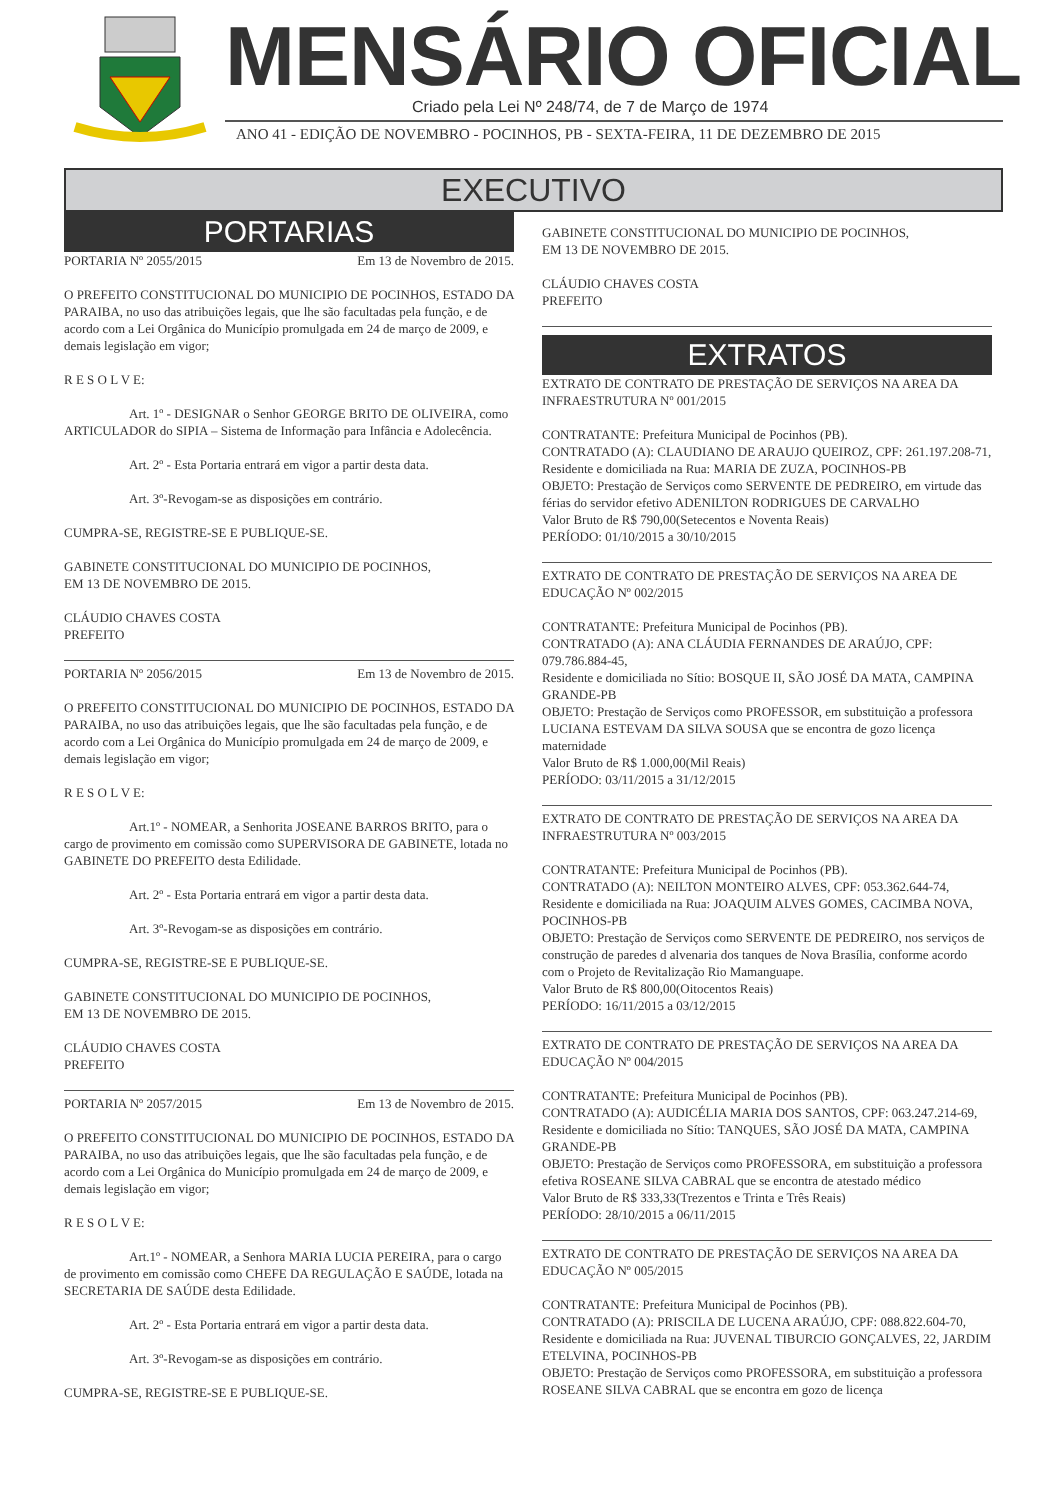MENSÁRIO OFICIAL
Criado pela Lei Nº 248/74, de 7 de Março de 1974
ANO 41 - EDIÇÃO DE NOVEMBRO - POCINHOS, PB - SEXTA-FEIRA, 11 DE DEZEMBRO DE 2015
EXECUTIVO
PORTARIAS
PORTARIA Nº 2055/2015 Em 13 de Novembro de 2015.
O PREFEITO CONSTITUCIONAL DO MUNICIPIO DE POCINHOS, ESTADO DA PARAIBA, no uso das atribuições legais, que lhe são facultadas pela função, e de acordo com a Lei Orgânica do Município promulgada em 24 de março de 2009, e demais legislação em vigor;
R E S O L V E:
Art. 1º - DESIGNAR o Senhor GEORGE BRITO DE OLIVEIRA, como ARTICULADOR do SIPIA – Sistema de Informação para Infância e Adolecência.
Art. 2º - Esta Portaria entrará em vigor a partir desta data.
Art. 3º-Revogam-se as disposições em contrário.
CUMPRA-SE, REGISTRE-SE E PUBLIQUE-SE.
GABINETE CONSTITUCIONAL DO MUNICIPIO DE POCINHOS,
EM 13 DE NOVEMBRO DE 2015.
CLÁUDIO CHAVES COSTA
PREFEITO
PORTARIA Nº 2056/2015 Em 13 de Novembro de 2015.
O PREFEITO CONSTITUCIONAL DO MUNICIPIO DE POCINHOS, ESTADO DA PARAIBA, no uso das atribuições legais, que lhe são facultadas pela função, e de acordo com a Lei Orgânica do Município promulgada em 24 de março de 2009, e demais legislação em vigor;
R E S O L V E:
Art.1º - NOMEAR, a Senhorita JOSEANE BARROS BRITO, para o cargo de provimento em comissão como SUPERVISORA DE GABINETE, lotada no GABINETE DO PREFEITO desta Edilidade.
Art. 2º - Esta Portaria entrará em vigor a partir desta data.
Art. 3º-Revogam-se as disposições em contrário.
CUMPRA-SE, REGISTRE-SE E PUBLIQUE-SE.
GABINETE CONSTITUCIONAL DO MUNICIPIO DE POCINHOS,
EM 13 DE NOVEMBRO DE 2015.
CLÁUDIO CHAVES COSTA
PREFEITO
PORTARIA Nº 2057/2015 Em 13 de Novembro de 2015.
O PREFEITO CONSTITUCIONAL DO MUNICIPIO DE POCINHOS, ESTADO DA PARAIBA, no uso das atribuições legais, que lhe são facultadas pela função, e de acordo com a Lei Orgânica do Município promulgada em 24 de março de 2009, e demais legislação em vigor;
R E S O L V E:
Art.1º - NOMEAR, a Senhora MARIA LUCIA PEREIRA, para o cargo de provimento em comissão como CHEFE DA REGULAÇÃO E SAÚDE, lotada na SECRETARIA DE SAÚDE desta Edilidade.
Art. 2º - Esta Portaria entrará em vigor a partir desta data.
Art. 3º-Revogam-se as disposições em contrário.
CUMPRA-SE, REGISTRE-SE E PUBLIQUE-SE.
GABINETE CONSTITUCIONAL DO MUNICIPIO DE POCINHOS,
EM 13 DE NOVEMBRO DE 2015.
CLÁUDIO CHAVES COSTA
PREFEITO
EXTRATOS
EXTRATO DE CONTRATO DE PRESTAÇÃO DE SERVIÇOS NA AREA DA INFRAESTRUTURA Nº 001/2015
CONTRATANTE: Prefeitura Municipal de Pocinhos (PB).
CONTRATADO (A): CLAUDIANO DE ARAUJO QUEIROZ, CPF: 261.197.208-71,
Residente e domiciliada na Rua: MARIA DE ZUZA, POCINHOS-PB
OBJETO: Prestação de Serviços como SERVENTE DE PEDREIRO, em virtude das férias do servidor efetivo ADENILTON RODRIGUES DE CARVALHO
Valor Bruto de R$ 790,00(Setecentos e Noventa Reais)
PERÍODO: 01/10/2015 a 30/10/2015
EXTRATO DE CONTRATO DE PRESTAÇÃO DE SERVIÇOS NA AREA DE EDUCAÇÃO Nº 002/2015
CONTRATANTE: Prefeitura Municipal de Pocinhos (PB).
CONTRATADO (A): ANA CLÁUDIA FERNANDES DE ARAÚJO, CPF: 079.786.884-45,
Residente e domiciliada no Sítio: BOSQUE II, SÃO JOSÉ DA MATA, CAMPINA GRANDE-PB
OBJETO: Prestação de Serviços como PROFESSOR, em substituição a professora LUCIANA ESTEVAM DA SILVA SOUSA que se encontra de gozo licença maternidade
Valor Bruto de R$ 1.000,00(Mil Reais)
PERÍODO: 03/11/2015 a 31/12/2015
EXTRATO DE CONTRATO DE PRESTAÇÃO DE SERVIÇOS NA AREA DA INFRAESTRUTURA Nº 003/2015
CONTRATANTE: Prefeitura Municipal de Pocinhos (PB).
CONTRATADO (A): NEILTON MONTEIRO ALVES, CPF: 053.362.644-74,
Residente e domiciliada na Rua: JOAQUIM ALVES GOMES, CACIMBA NOVA, POCINHOS-PB
OBJETO: Prestação de Serviços como SERVENTE DE PEDREIRO, nos serviços de construção de paredes d alvenaria dos tanques de Nova Brasília, conforme acordo com o Projeto de Revitalização Rio Mamanguape.
Valor Bruto de R$ 800,00(Oitocentos Reais)
PERÍODO: 16/11/2015 a 03/12/2015
EXTRATO DE CONTRATO DE PRESTAÇÃO DE SERVIÇOS NA AREA DA EDUCAÇÃO Nº 004/2015
CONTRATANTE: Prefeitura Municipal de Pocinhos (PB).
CONTRATADO (A): AUDICÉLIA MARIA DOS SANTOS, CPF: 063.247.214-69,
Residente e domiciliada no Sítio: TANQUES, SÃO JOSÉ DA MATA, CAMPINA GRANDE-PB
OBJETO: Prestação de Serviços como PROFESSORA, em substituição a professora efetiva ROSEANE SILVA CABRAL que se encontra de atestado médico
Valor Bruto de R$ 333,33(Trezentos e Trinta e Três Reais)
PERÍODO: 28/10/2015 a 06/11/2015
EXTRATO DE CONTRATO DE PRESTAÇÃO DE SERVIÇOS NA AREA DA EDUCAÇÃO Nº 005/2015
CONTRATANTE: Prefeitura Municipal de Pocinhos (PB).
CONTRATADO (A): PRISCILA DE LUCENA ARAÚJO, CPF: 088.822.604-70,
Residente e domiciliada na Rua: JUVENAL TIBURCIO GONÇALVES, 22, JARDIM ETELVINA, POCINHOS-PB
OBJETO: Prestação de Serviços como PROFESSORA, em substituição a professora ROSEANE SILVA CABRAL que se encontra em gozo de licença